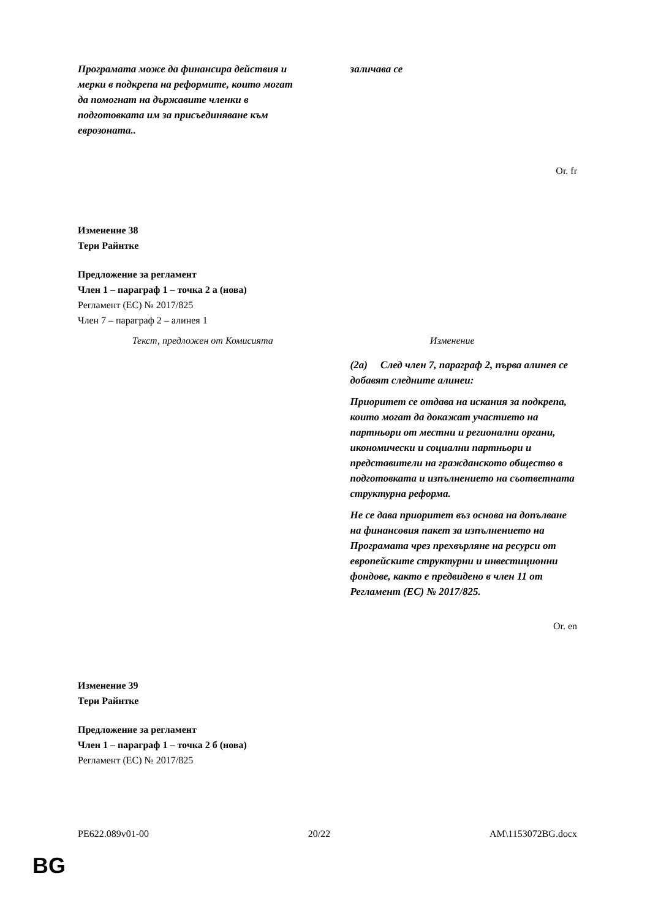| Програмата може да финансира действия и мерки в подкрепа на реформите, които могат да помогнат на държавите членки в подготовката им за присъединяване към еврозоната.. | заличава се |
Or. fr
Изменение 38
Тери Райнтке
Предложение за регламент
Член 1 – параграф 1 – точка 2 а (нова)
Регламент (ЕС) № 2017/825
Член 7 – параграф 2 – алинея 1
| Текст, предложен от Комисията | Изменение |
| | (2a) След член 7, параграф 2, първа алинея се добавят следните алинеи: Приоритет се отдава на искания за подкрепа, които могат да докажат участието на партньори от местни и регионални органи, икономически и социални партньори и представители на гражданското общество в подготовката и изпълнението на съответната структурна реформа. Не се дава приоритет въз основа на допълване на финансовия пакет за изпълнението на Програмата чрез прехвърляне на ресурси от европейските структурни и инвестиционни фондове, както е предвидено в член 11 от Регламент (ЕС) № 2017/825. |
Or. en
Изменение 39
Тери Райнтке
Предложение за регламент
Член 1 – параграф 1 – точка 2 б (нова)
Регламент (ЕС) № 2017/825
PE622.089v01-00 20/22 AM\1153072BG.docx
BG